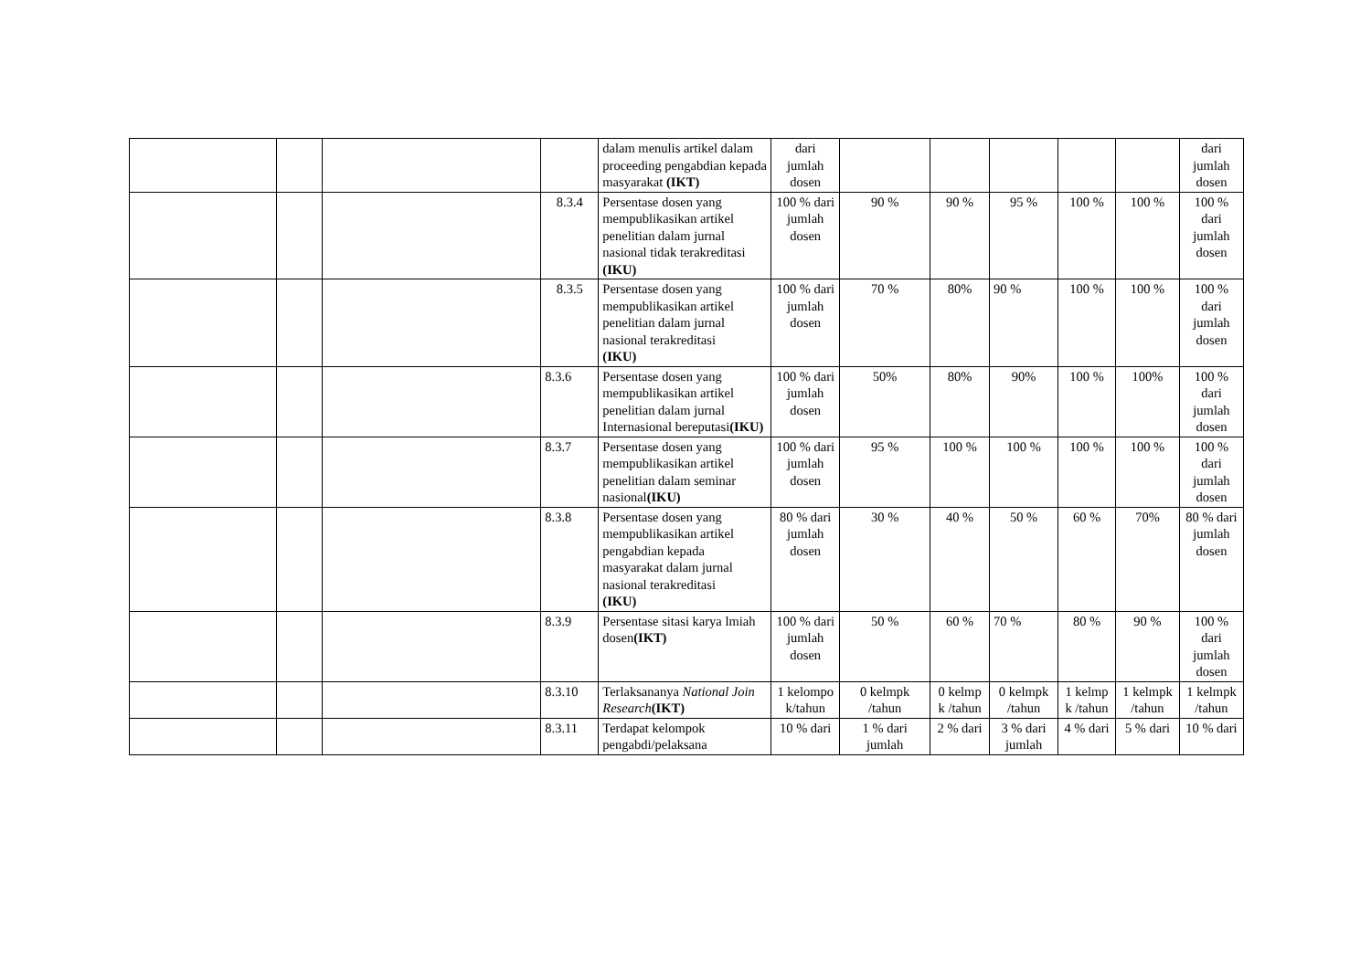| | | | | dalam menulis artikel dalam proceeding pengabdian kepada masyarakat (IKT) | dari jumlah dosen | | | | | | dari jumlah dosen |
| | | | 8.3.4 | Persentase dosen yang mempublikasikan artikel penelitian dalam jurnal nasional tidak terakreditasi (IKU) | 100 % dari jumlah dosen | 90 % | 90 % | 95 % | 100 % | 100 % | 100 % dari jumlah dosen |
| | | | 8.3.5 | Persentase dosen yang mempublikasikan artikel penelitian dalam jurnal nasional terakreditasi (IKU) | 100 % dari jumlah dosen | 70 % | 80% | 90 % | 100 % | 100 % | 100 % dari jumlah dosen |
| | | | 8.3.6 | Persentase dosen yang mempublikasikan artikel penelitian dalam jurnal Internasional bereputasi (IKU) | 100 % dari jumlah dosen | 50% | 80% | 90% | 100 % | 100% | 100 % dari jumlah dosen |
| | | | 8.3.7 | Persentase dosen yang mempublikasikan artikel penelitian dalam seminar nasional (IKU) | 100 % dari jumlah dosen | 95 % | 100 % | 100 % | 100 % | 100 % | 100 % dari jumlah dosen |
| | | | 8.3.8 | Persentase dosen yang mempublikasikan artikel pengabdian kepada masyarakat dalam jurnal nasional terakreditasi (IKU) | 80 % dari jumlah dosen | 30 % | 40 % | 50 % | 60 % | 70% | 80 % dari jumlah dosen |
| | | | 8.3.9 | Persentase sitasi karya lmiah dosen (IKT) | 100 % dari jumlah dosen | 50 % | 60 % | 70 % | 80 % | 90 % | 100 % dari jumlah dosen |
| | | | 8.3.10 | Terlaksananya National Join Research (IKT) | 1 kelompo k/tahun | 0 kelmpk /tahun | 0 kelmp k /tahun | 0 kelmpk /tahun | 1 kelmp k /tahun | 1 kelmpk /tahun | 1 kelmpk /tahun |
| | | | 8.3.11 | Terdapat kelompok pengabdi/pelaksana | 10 % dari | 1 % dari jumlah | 2 % dari | 3 % dari jumlah | 4 % dari | 5 % dari | 10 % dari |